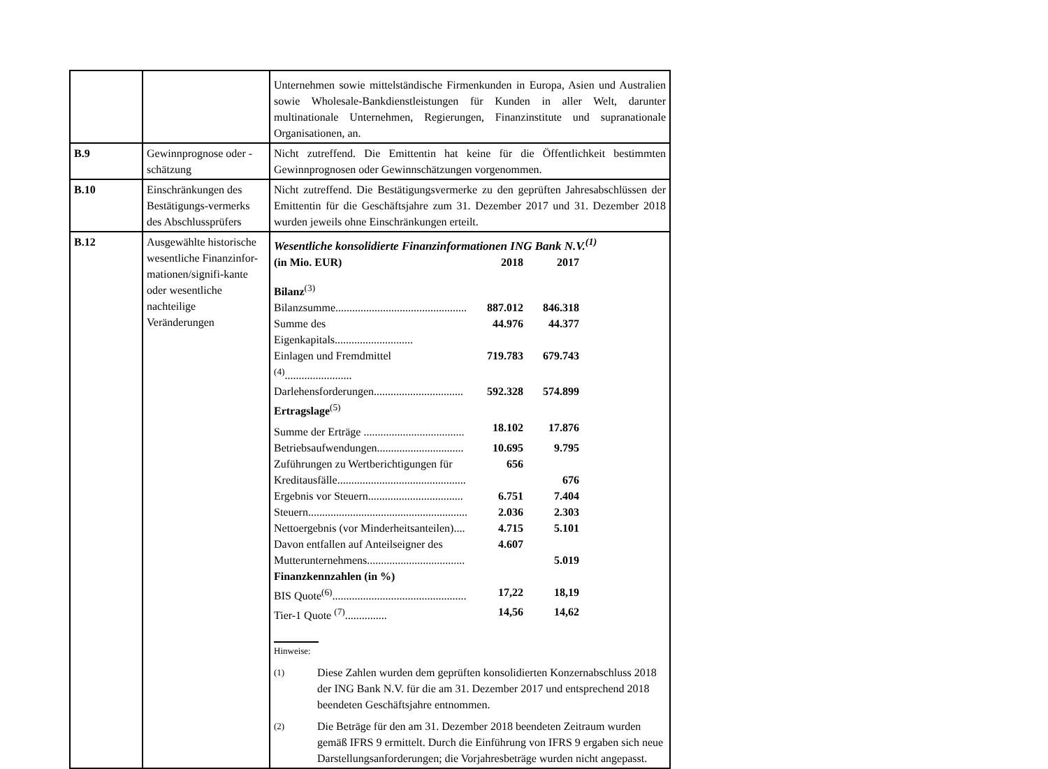| | | Unternehmen sowie mittelständische Firmenkunden in Europa, Asien und Australien sowie Wholesale-Bankdienstleistungen für Kunden in aller Welt, darunter multinationale Unternehmen, Regierungen, Finanzinstitute und supranationale Organisationen, an. |
| B.9 | Gewinnprognose oder -schätzung | Nicht zutreffend. Die Emittentin hat keine für die Öffentlichkeit bestimmten Gewinnprognosen oder Gewinnschätzungen vorgenommen. |
| B.10 | Einschränkungen des Bestätigungs-vermerks des Abschlussprüfers | Nicht zutreffend. Die Bestätigungsvermerke zu den geprüften Jahresabschlüssen der Emittentin für die Geschäftsjahre zum 31. Dezember 2017 und 31. Dezember 2018 wurden jeweils ohne Einschränkungen erteilt. |
| B.12 | Ausgewählte historische wesentliche Finanzinfor-mationen/signifi-kante oder wesentliche nachteilige Veränderungen | Wesentliche konsolidierte Finanzinformationen ING Bank N.V.<sup>(1)</sup> / (in Mio. EUR) / 2018 / 2017 / / Bilanz<sup>(3)</sup> / / / / Bilanzsumme............................................... / 887.012 / 846.318 / / Summe des Eigenkapitals............................ / 44.976 / 44.377 / / Einlagen und Fremdmittel <sup>(4)</sup>........................ / 719.783 / 679.743 / / Darlehensforderungen................................ / 592.328 / 574.899 / / Ertragslage<sup>(5)</sup> / / / / Summe der Erträge .................................... / 18.102 / 17.876 / / Betriebsaufwendungen............................... / 10.695 / 9.795 / / Zuführungen zu Wertberichtigungen für / 656 / / / Kreditausfälle.............................................. / / 676 / / Ergebnis vor Steuern.................................. / 6.751 / 7.404 / / Steuern......................................................... / 2.036 / 2.303 / / Nettoergebnis (vor Minderheitsanteilen).... / 4.715 / 5.101 / / Davon entfallen auf Anteilseigner des / 4.607 / / / Mutterunternehmens................................... / / 5.019 / / Finanzkennzahlen (in %) / / / / BIS Quote<sup>(6)</sup>................................................ / 17,22 / 18,19 / / Tier-1 Quote <sup>(7)</sup>............... / 14,56 / 14,62 / Hinweise: (1) Diese Zahlen wurden dem geprüften konsolidierten Konzernabschluss 2018 der ING Bank N.V. für die am 31. Dezember 2017 und entsprechend 2018 beendeten Geschäftsjahre entnommen. (2) Die Beträge für den am 31. Dezember 2018 beendeten Zeitraum wurden gemäß IFRS 9 ermittelt. Durch die Einführung von IFRS 9 ergaben sich neue Darstellungsanforderungen; die Vorjahresbeträge wurden nicht angepasst. |